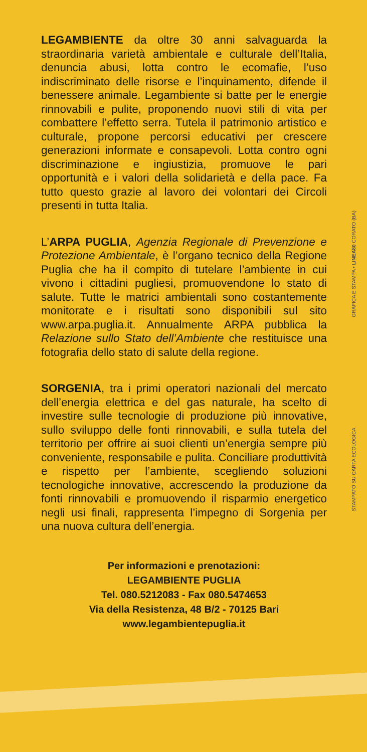LEGAMBIENTE da oltre 30 anni salvaguarda la straordinaria varietà ambientale e culturale dell’Italia, denuncia abusi, lotta contro le ecomafie, l’uso indiscriminato delle risorse e l’inquinamento, difende il benessere animale. Legambiente si batte per le energie rinnovabili e pulite, proponendo nuovi stili di vita per combattere l’effetto serra. Tutela il patrimonio artistico e culturale, propone percorsi educativi per crescere generazioni informate e consapevoli. Lotta contro ogni discriminazione e ingiustizia, promuove le pari opportunità e i valori della solidarietà e della pace. Fa tutto questo grazie al lavoro dei volontari dei Circoli presenti in tutta Italia.
L’ARPA PUGLIA, Agenzia Regionale di Prevenzione e Protezione Ambientale, è l’organo tecnico della Regione Puglia che ha il compito di tutelare l’ambiente in cui vivono i cittadini pugliesi, promuovendone lo stato di salute. Tutte le matrici ambientali sono costantemente monitorate e i risultati sono disponibili sul sito www.arpa.puglia.it. Annualmente ARPA pubblica la Relazione sullo Stato dell’Ambiente che restituisce una fotografia dello stato di salute della regione.
SORGENIA, tra i primi operatori nazionali del mercato dell’energia elettrica e del gas naturale, ha scelto di investire sulle tecnologie di produzione più innovative, sullo sviluppo delle fonti rinnovabili, e sulla tutela del territorio per offrire ai suoi clienti un’energia sempre più conveniente, responsabile e pulita. Conciliare produttività e rispetto per l’ambiente, scegliendo soluzioni tecnologiche innovative, accrescendo la produzione da fonti rinnovabili e promuovendo il risparmio energetico negli usi finali, rappresenta l’impegno di Sorgenia per una nuova cultura dell’energia.
Per informazioni e prenotazioni:
LEGAMBIENTE PUGLIA
Tel. 080.5212083 - Fax 080.5474653
Via della Resistenza, 48 B/2 - 70125 Bari
www.legambientepuglia.it
GRAFICA E STAMPA • LINEA80 CORATO (BA)
STAMPATO SU CARTA ECOLOGICA